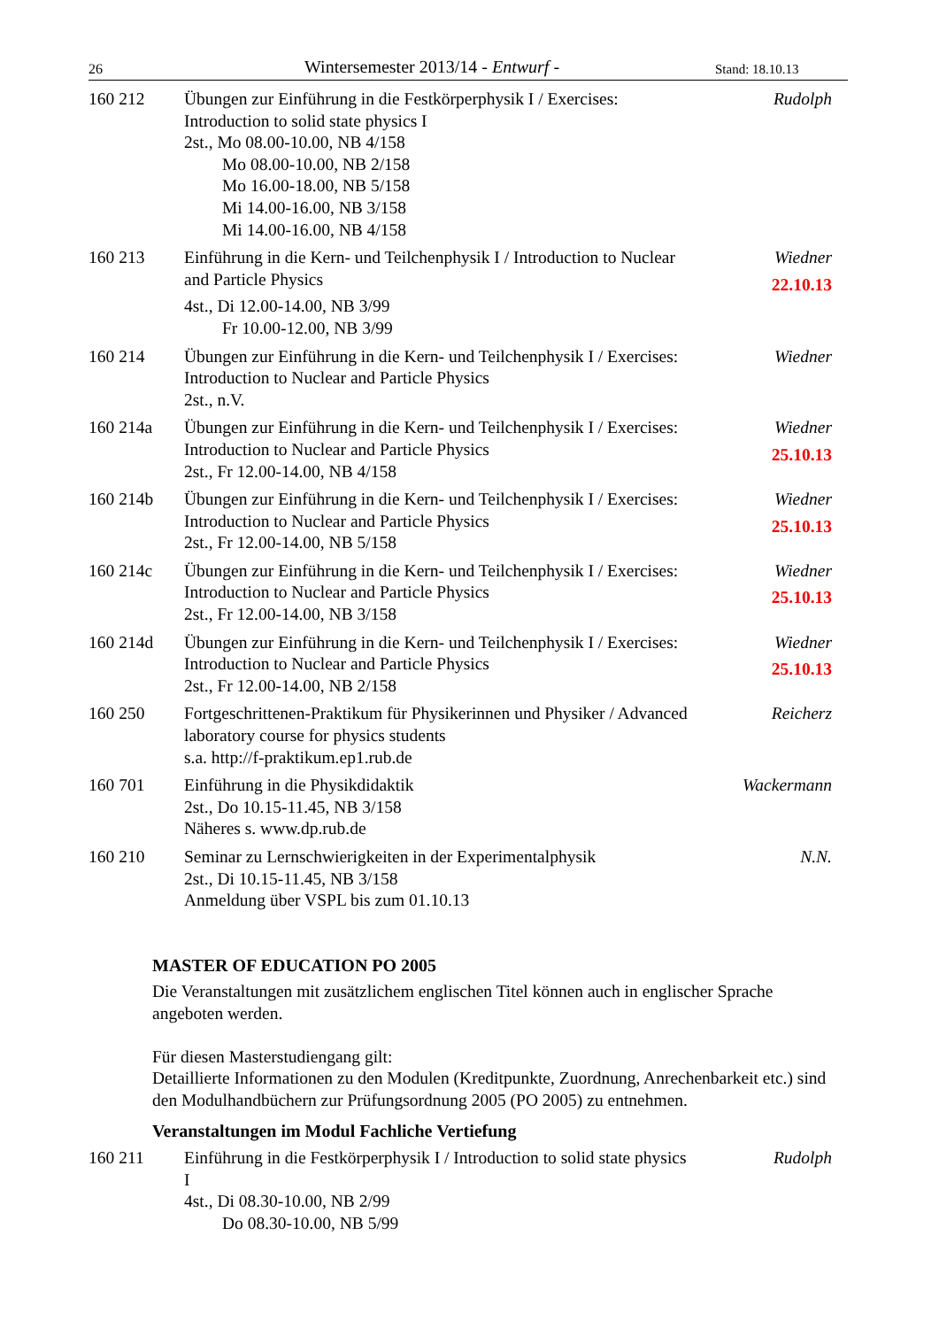26 Wintersemester 2013/14 - Entwurf - Stand: 18.10.13
160 212 Übungen zur Einführung in die Festkörperphysik I / Exercises: Introduction to solid state physics I
2st., Mo 08.00-10.00, NB 4/158
Mo 08.00-10.00, NB 2/158
Mo 16.00-18.00, NB 5/158
Mi 14.00-16.00, NB 3/158
Mi 14.00-16.00, NB 4/158
Rudolph
160 213 Einführung in die Kern- und Teilchenphysik I / Introduction to Nuclear and Particle Physics
4st., Di 12.00-14.00, NB 3/99
Fr 10.00-12.00, NB 3/99
Wiedner
22.10.13
160 214 Übungen zur Einführung in die Kern- und Teilchenphysik I / Exercises: Introduction to Nuclear and Particle Physics
2st., n.V.
Wiedner
160 214a Übungen zur Einführung in die Kern- und Teilchenphysik I / Exercises: Introduction to Nuclear and Particle Physics
2st., Fr 12.00-14.00, NB 4/158
Wiedner
25.10.13
160 214b Übungen zur Einführung in die Kern- und Teilchenphysik I / Exercises: Introduction to Nuclear and Particle Physics
2st., Fr 12.00-14.00, NB 5/158
Wiedner
25.10.13
160 214c Übungen zur Einführung in die Kern- und Teilchenphysik I / Exercises: Introduction to Nuclear and Particle Physics
2st., Fr 12.00-14.00, NB 3/158
Wiedner
25.10.13
160 214d Übungen zur Einführung in die Kern- und Teilchenphysik I / Exercises: Introduction to Nuclear and Particle Physics
2st., Fr 12.00-14.00, NB 2/158
Wiedner
25.10.13
160 250 Fortgeschrittenen-Praktikum für Physikerinnen und Physiker / Advanced laboratory course for physics students
s.a. http://f-praktikum.ep1.rub.de
Reicherz
160 701 Einführung in die Physikdidaktik
2st., Do 10.15-11.45, NB 3/158
Näheres s. www.dp.rub.de
Wackermann
160 210 Seminar zu Lernschwierigkeiten in der Experimentalphysik
2st., Di 10.15-11.45, NB 3/158
Anmeldung über VSPL bis zum 01.10.13
N.N.
MASTER OF EDUCATION PO 2005
Die Veranstaltungen mit zusätzlichem englischen Titel können auch in englischer Sprache angeboten werden.
Für diesen Masterstudiengang gilt:
Detaillierte Informationen zu den Modulen (Kreditpunkte, Zuordnung, Anrechenbarkeit etc.) sind den Modulhandbüchern zur Prüfungsordnung 2005 (PO 2005) zu entnehmen.
Veranstaltungen im Modul Fachliche Vertiefung
160 211 Einführung in die Festkörperphysik I / Introduction to solid state physics I
4st., Di 08.30-10.00, NB 2/99
Do 08.30-10.00, NB 5/99
Rudolph